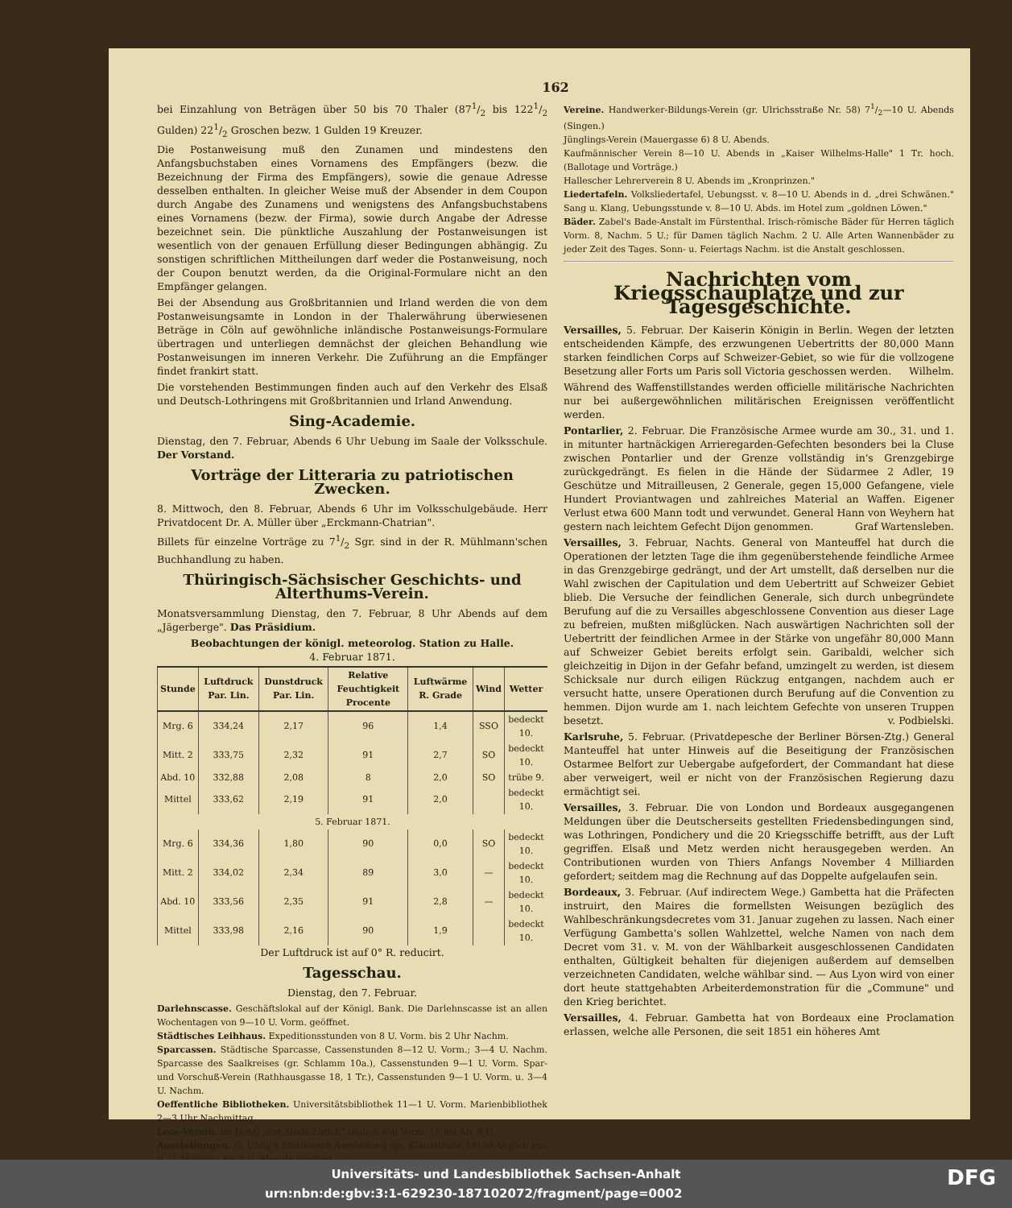162
bei Einzahlung von Beträgen über 50 bis 70 Thaler (871/2 bis 1221/2 Gulden) 221/2 Groschen bezw. 1 Gulden 19 Kreuzer.
Die Postanweisung muß den Zunamen und mindestens den Anfangsbuchstaben eines Vornamens des Empfängers (bezw. die Bezeichnung der Firma des Empfängers), sowie die genaue Adresse desselben enthalten. In gleicher Weise muß der Absender in dem Coupon durch Angabe des Zunamens und wenigstens des Anfangsbuchstabens eines Vornamens (bezw. der Firma), sowie durch Angabe der Adresse bezeichnet sein. Die pünktliche Auszahlung der Postanweisungen ist wesentlich von der genauen Erfüllung dieser Bedingungen abhängig. Zu sonstigen schriftlichen Mittheilungen darf weder die Postanweisung, noch der Coupon benutzt werden, da die Original-Formulare nicht an den Empfänger gelangen.
Bei der Absendung aus Großbritannien und Irland werden die von dem Postanweisungsamte in London in der Thalerwährung überwiesenen Beträge in Cöln auf gewöhnliche inländische Postanweisungs-Formulare übertragen und unterliegen demnächst der gleichen Behandlung wie Postanweisungen im inneren Verkehr. Die Zuführung an die Empfänger findet frankirt statt.
Die vorstehenden Bestimmungen finden auch auf den Verkehr des Elsaß und Deutsch-Lothringens mit Großbritannien und Irland Anwendung.
Sing-Academie.
Dienstag, den 7. Februar, Abends 6 Uhr Uebung im Saale der Volksschule. Der Vorstand.
Vorträge der Litteraria zu patriotischen Zwecken.
8. Mittwoch, den 8. Februar, Abends 6 Uhr im Volksschulgebäude. Herr Privatdocent Dr. A. Müller über „Erckmann-Chatrian".
Billets für einzelne Vorträge zu 71/2 Sgr. sind in der R. Mühlmann'schen Buchhandlung zu haben.
Thüringisch-Sächsischer Geschichts- und Alterthums-Verein.
Monatsversammlung Dienstag, den 7. Februar, 8 Uhr Abends auf dem „Jägerberge". Das Präsidium.
Beobachtungen der königl. meteorolog. Station zu Halle.
4. Februar 1871.
| Stunde | Luftdruck Par. Lin. | Dunstdruck Par. Lin. | Relative Feuchtigkeit Procente | Luftwärme R. Grade | Wind | Wetter |
| --- | --- | --- | --- | --- | --- | --- |
| Mrg. 6 | 334,24 | 2,17 | 96 | 1,4 | SSO | bedeckt 10. |
| Mitt. 2 | 333,75 | 2,32 | 91 | 2,7 | SO | bedeckt 10. |
| Abd. 10 | 332,88 | 2,08 | 8 | 2,0 | SO | trübe 9. |
| Mittel | 333,62 | 2,19 | 91 | 2,0 | | bedeckt 10. |
| 5. Februar 1871. | | | | | | |
| Mrg. 6 | 334,36 | 1,80 | 90 | 0,0 | SO | bedeckt 10. |
| Mitt. 2 | 334,02 | 2,34 | 89 | 3,0 | — | bedeckt 10. |
| Abd. 10 | 333,56 | 2,35 | 91 | 2,8 | — | bedeckt 10. |
| Mittel | 333,98 | 2,16 | 90 | 1,9 | | bedeckt 10. |
Der Luftdruck ist auf 0° R. reducirt.
Tagesschau.
Dienstag, den 7. Februar.
Darlehnscasse. Geschäftslokal auf der Königl. Bank. Die Darlehnscasse ist an allen Wochentagen von 9—10 U. Vorm. geöffnet.
Städtisches Leihhaus. Expeditionsstunden von 8 U. Vorm. bis 2 Uhr Nachm.
Sparcassen. Städtische Sparcasse, Cassenstunden 8—12 U. Vorm.; 3—4 U. Nachm. Sparcasse des Saalkreises (gr. Schlamm 10a.), Cassenstunden 9—1 U. Vorm. Spar- und Vorschuß-Verein (Rathhausgasse 18, 1 Tr.), Cassenstunden 9—1 U. Vorm. u. 3—4 U. Nachm.
Oeffentliche Bibliotheken. Universitätsbibliothek 11—1 U. Vorm. Marienbibliothek 2—3 Uhr Nachmittag.
Lese-Verein. Im Hotel „zur Stadt Zürich" täglich von Vorm. 10 bis Ab. 8 U.
Ausstellungen. G. Uhlig's Musikwerk-Ausstellung (gr. Klausstraße 18) ist täglich von 9. U. Morgens bis 6 U. Abends geöffnet.
Vereine. Handwerker-Bildungs-Verein (gr. Ulrichsstraße Nr. 58) 71/2—10 U. Abends (Singen.)
Jünglings-Verein (Mauergasse 6) 8 U. Abends.
Kaufmännischer Verein 8—10 U. Abends in „Kaiser Wilhelms-Halle" 1 Tr. hoch. (Ballotage und Vorträge.)
Hallescher Lehrerverein 8 U. Abends im „Kronprinzen."
Liedertafeln. Volksliedertafel, Uebungsst. v. 8—10 U. Abends in d. „drei Schwänen." Sang u. Klang, Uebungsstunde v. 8—10 U. Abds. im Hotel zum „goldnen Löwen."
Bäder. Zabel's Bade-Anstalt im Fürstenthal. Irisch-römische Bäder für Herren täglich Vorm. 8, Nachm. 5 U.; für Damen täglich Nachm. 2 U. Alle Arten Wannenbäder zu jeder Zeit des Tages. Sonn- u. Feiertags Nachm. ist die Anstalt geschlossen.
Nachrichten vom Kriegsschauplatze und zur Tagesgeschichte.
Versailles, 5. Februar. Der Kaiserin Königin in Berlin. Wegen der letzten entscheidenden Kämpfe, des erzwungenen Uebertritts der 80,000 Mann starken feindlichen Corps auf Schweizer-Gebiet, so wie für die vollzogene Besetzung aller Forts um Paris soll Victoria geschossen werden. Wilhelm.
Während des Waffenstillstandes werden officielle militärische Nachrichten nur bei außergewöhnlichen militärischen Ereignissen veröffentlicht werden.
Pontarlier, 2. Februar. Die Französische Armee wurde am 30., 31. und 1. in mitunter hartnäckigen Arrieregarden-Gefechten besonders bei la Cluse zwischen Pontarlier und der Grenze vollständig in's Grenzgebirge zurückgedrängt. Es fielen in die Hände der Südarmee 2 Adler, 19 Geschütze und Mitrailleusen, 2 Generale, gegen 15,000 Gefangene, viele Hundert Proviantwagen und zahlreiches Material an Waffen. Eigener Verlust etwa 600 Mann todt und verwundet. General Hann von Weyhern hat gestern nach leichtem Gefecht Dijon genommen. Graf Wartensleben.
Versailles, 3. Februar, Nachts. General von Manteuffel hat durch die Operationen der letzten Tage die ihm gegenüberstehende feindliche Armee in das Grenzgebirge gedrängt, und der Art umstellt, daß derselben nur die Wahl zwischen der Capitulation und dem Uebertritt auf Schweizer Gebiet blieb. Die Versuche der feindlichen Generale, sich durch unbegründete Berufung auf die zu Versailles abgeschlossene Convention aus dieser Lage zu befreien, mußten mißglücken. Nach auswärtigen Nachrichten soll der Uebertritt der feindlichen Armee in der Stärke von ungefähr 80,000 Mann auf Schweizer Gebiet bereits erfolgt sein. Garibaldi, welcher sich gleichzeitig in Dijon in der Gefahr befand, umzingelt zu werden, ist diesem Schicksale nur durch eiligen Rückzug entgangen, nachdem auch er versucht hatte, unsere Operationen durch Berufung auf die Convention zu hemmen. Dijon wurde am 1. nach leichtem Gefechte von unseren Truppen besetzt. v. Podbielski.
Karlsruhe, 5. Februar. (Privatdepesche der Berliner Börsen-Ztg.) General Manteuffel hat unter Hinweis auf die Beseitigung der Französischen Ostarmee Belfort zur Uebergabe aufgefordert, der Commandant hat diese aber verweigert, weil er nicht von der Französischen Regierung dazu ermächtigt sei.
Versailles, 3. Februar. Die von London und Bordeaux ausgegangenen Meldungen über die Deutscherseits gestellten Friedensbedingungen sind, was Lothringen, Pondichery und die 20 Kriegsschiffe betrifft, aus der Luft gegriffen. Elsaß und Metz werden nicht herausgegeben werden. An Contributionen wurden von Thiers Anfangs November 4 Milliarden gefordert; seitdem mag die Rechnung auf das Doppelte aufgelaufen sein.
Bordeaux, 3. Februar. (Auf indirectem Wege.) Gambetta hat die Präfecten instruirt, den Maires die formellsten Weisungen bezüglich des Wahlbeschränkungsdecretes vom 31. Januar zugehen zu lassen. Nach einer Verfügung Gambetta's sollen Wahlzettel, welche Namen von nach dem Decret vom 31. v. M. von der Wählbarkeit ausgeschlossenen Candidaten enthalten, Gültigkeit behalten für diejenigen außerdem auf demselben verzeichneten Candidaten, welche wählbar sind. — Aus Lyon wird von einer dort heute stattgehabten Arbeiterdemonstration für die „Commune" und den Krieg berichtet.
Versailles, 4. Februar. Gambetta hat von Bordeaux eine Proclamation erlassen, welche alle Personen, die seit 1851 ein höheres Amt
Universitäts- und Landesbibliothek Sachsen-Anhalt
urn:nbn:de:gbv:3:1-629230-187102072/fragment/page=0002 DFG